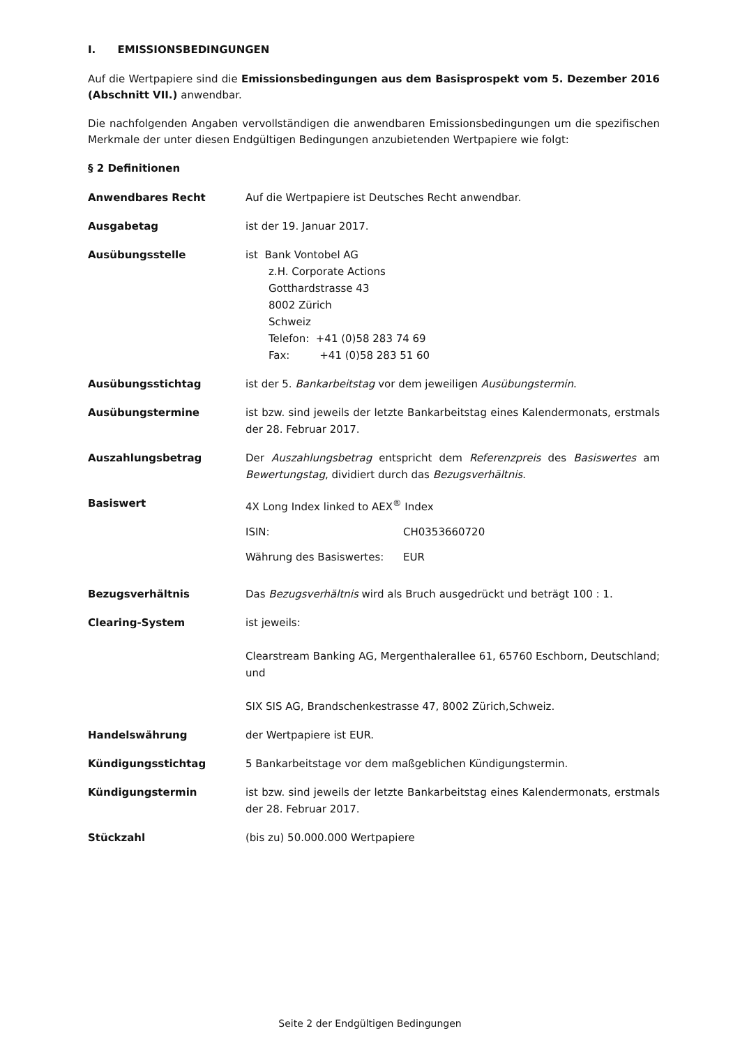I. EMISSIONSBEDINGUNGEN
Auf die Wertpapiere sind die Emissionsbedingungen aus dem Basisprospekt vom 5. Dezember 2016 (Abschnitt VII.) anwendbar.
Die nachfolgenden Angaben vervollständigen die anwendbaren Emissionsbedingungen um die spezifischen Merkmale der unter diesen Endgültigen Bedingungen anzubietenden Wertpapiere wie folgt:
§ 2 Definitionen
| Anwendbares Recht | Auf die Wertpapiere ist Deutsches Recht anwendbar. |
| Ausgabetag | ist der 19. Januar 2017. |
| Ausübungsstelle | ist Bank Vontobel AG z.H. Corporate Actions Gotthardstrasse 43 8002 Zürich Schweiz Telefon: +41 (0)58 283 74 69 Fax: +41 (0)58 283 51 60 |
| Ausübungsstichtag | ist der 5. Bankarbeitstag vor dem jeweiligen Ausübungstermin . |
| Ausübungstermine | ist bzw. sind jeweils der letzte Bankarbeitstag eines Kalendermonats, erstmals der 28. Februar 2017. |
| Auszahlungsbetrag | Der Auszahlungsbetrag entspricht dem Referenzpreis des Basiswertes am Bewertungstag , dividiert durch das Bezugsverhältnis . |
| Basiswert | 4X Long Index linked to AEX<sup>®</sup> Index / ISIN: / CH0353660720 / / Währung des Basiswertes: / EUR / |
| Bezugsverhältnis | Das Bezugsverhältnis wird als Bruch ausgedrückt und beträgt 100 : 1. |
| Clearing-System | ist jeweils: Clearstream Banking AG, Mergenthalerallee 61, 65760 Eschborn, Deutschland; und SIX SIS AG, Brandschenkestrasse 47, 8002 Zürich,Schweiz. |
| Handelswährung | der Wertpapiere ist EUR. |
| Kündigungsstichtag | 5 Bankarbeitstage vor dem maßgeblichen Kündigungstermin. |
| Kündigungstermin | ist bzw. sind jeweils der letzte Bankarbeitstag eines Kalendermonats, erstmals der 28. Februar 2017. |
| Stückzahl | (bis zu) 50.000.000 Wertpapiere |
Seite 2 der Endgültigen Bedingungen